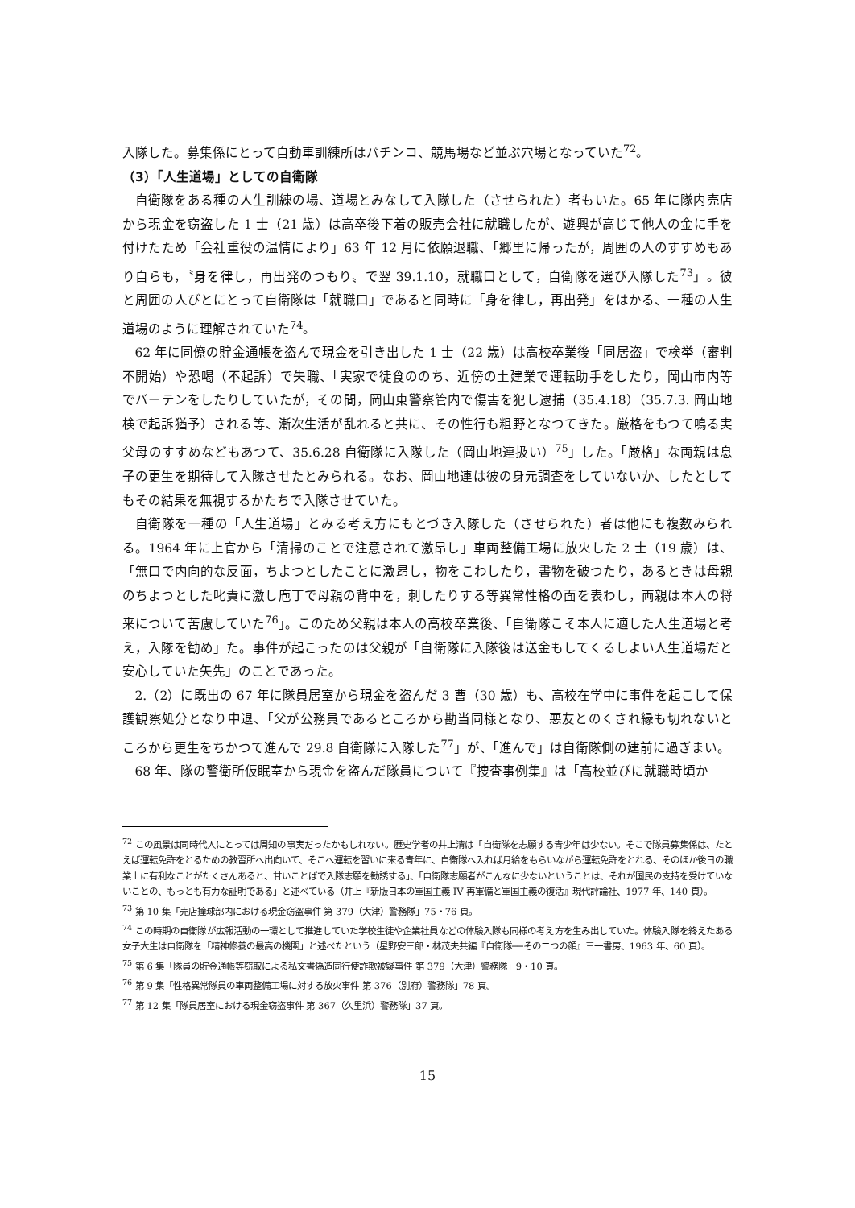入隊した。募集係にとって自動車訓練所はパチンコ、競馬場など並ぶ穴場となっていた<sup>72</sup>。
（3）「人生道場」としての自衛隊
自衛隊をある種の人生訓練の場、道場とみなして入隊した（させられた）者もいた。65 年に隊内売店から現金を窃盗した 1 士（21 歳）は高卒後下着の販売会社に就職したが、遊興が高じて他人の金に手を付けたため「会社重役の温情により」63 年 12 月に依願退職、「郷里に帰ったが，周囲の人のすすめもあり自らも，〝身を律し，再出発のつもり〟で翌 39.1.10，就職口として，自衛隊を選び入隊した<sup>73</sup>」。彼と周囲の人びとにとって自衛隊は「就職口」であると同時に「身を律し，再出発」をはかる、一種の人生道場のように理解されていた<sup>74</sup>。
62 年に同僚の貯金通帳を盗んで現金を引き出した 1 士（22 歳）は高校卒業後「同居盗」で検挙（審判不開始）や恐喝（不起訴）で失職、「実家で徒食ののち、近傍の土建業で運転助手をしたり，岡山市内等でバーテンをしたりしていたが，その間，岡山東警察管内で傷害を犯し逮捕（35.4.18）（35.7.3. 岡山地検で起訴猶予）される等、漸次生活が乱れると共に、その性行も粗野となつてきた。厳格をもつて鳴る実父母のすすめなどもあつて、35.6.28 自衛隊に入隊した（岡山地連扱い）<sup>75</sup>」した。「厳格」な両親は息子の更生を期待して入隊させたとみられる。なお、岡山地連は彼の身元調査をしていないか、したとしてもその結果を無視するかたちで入隊させていた。
自衛隊を一種の「人生道場」とみる考え方にもとづき入隊した（させられた）者は他にも複数みられる。1964 年に上官から「清掃のことで注意されて激昂し」車両整備工場に放火した 2 士（19 歳）は、「無口で内向的な反面，ちよつとしたことに激昂し，物をこわしたり，書物を破つたり，あるときは母親のちよつとした叱責に激し庖丁で母親の背中を，刺したりする等異常性格の面を表わし，両親は本人の将来について苦慮していた<sup>76</sup>」。このため父親は本人の高校卒業後、「自衛隊こそ本人に適した人生道場と考え，入隊を勧め」た。事件が起こったのは父親が「自衛隊に入隊後は送金もしてくるしよい人生道場だと安心していた矢先」のことであった。
2.（2）に既出の 67 年に隊員居室から現金を盗んだ 3 曹（30 歳）も、高校在学中に事件を起こして保護観察処分となり中退、「父が公務員であるところから勘当同様となり、悪友とのくされ縁も切れないところから更生をちかつて進んで 29.8 自衛隊に入隊した<sup>77</sup>」が、「進んで」は自衛隊側の建前に過ぎまい。
68 年、隊の警衛所仮眠室から現金を盗んだ隊員について『捜査事例集』は「高校並びに就職時頃か
<sup>72</sup> この風景は同時代人にとっては周知の事実だったかもしれない。歴史学者の井上清は「自衛隊を志願する青少年は少ない。そこで隊員募集係は、たとえば運転免許をとるための教習所へ出向いて、そこへ運転を習いに来る青年に、自衛隊へ入れば月給をもらいながら運転免許をとれる、そのほか後日の職業上に有利なことがたくさんあると、甘いことばで入隊志願を勧誘する」、「自衛隊志願者がこんなに少ないということは、それが国民の支持を受けていないことの、もっとも有力な証明である」と述べている（井上『新版日本の軍国主義 IV 再軍備と軍国主義の復活』現代評論社、1977 年、140 頁）。
<sup>73</sup> 第 10 集「売店撞球部内における現金窃盗事件 第 379（大津）警務隊」75・76 頁。
<sup>74</sup> この時期の自衛隊が広報活動の一環として推進していた学校生徒や企業社員などの体験入隊も同様の考え方を生み出していた。体験入隊を終えたある女子大生は自衛隊を「精神修養の最高の機関」と述べたという（星野安三郎・林茂夫共編『自衛隊──その二つの顔』三一書房、1963 年、60 頁）。
<sup>75</sup> 第 6 集「隊員の貯金通帳等窃取による私文書偽造同行使詐欺被疑事件 第 379（大津）警務隊」9・10 頁。
<sup>76</sup> 第 9 集「性格異常隊員の車両整備工場に対する放火事件 第 376（別府）警務隊」78 頁。
<sup>77</sup> 第 12 集「隊員居室における現金窃盗事件 第 367（久里浜）警務隊」37 頁。
15